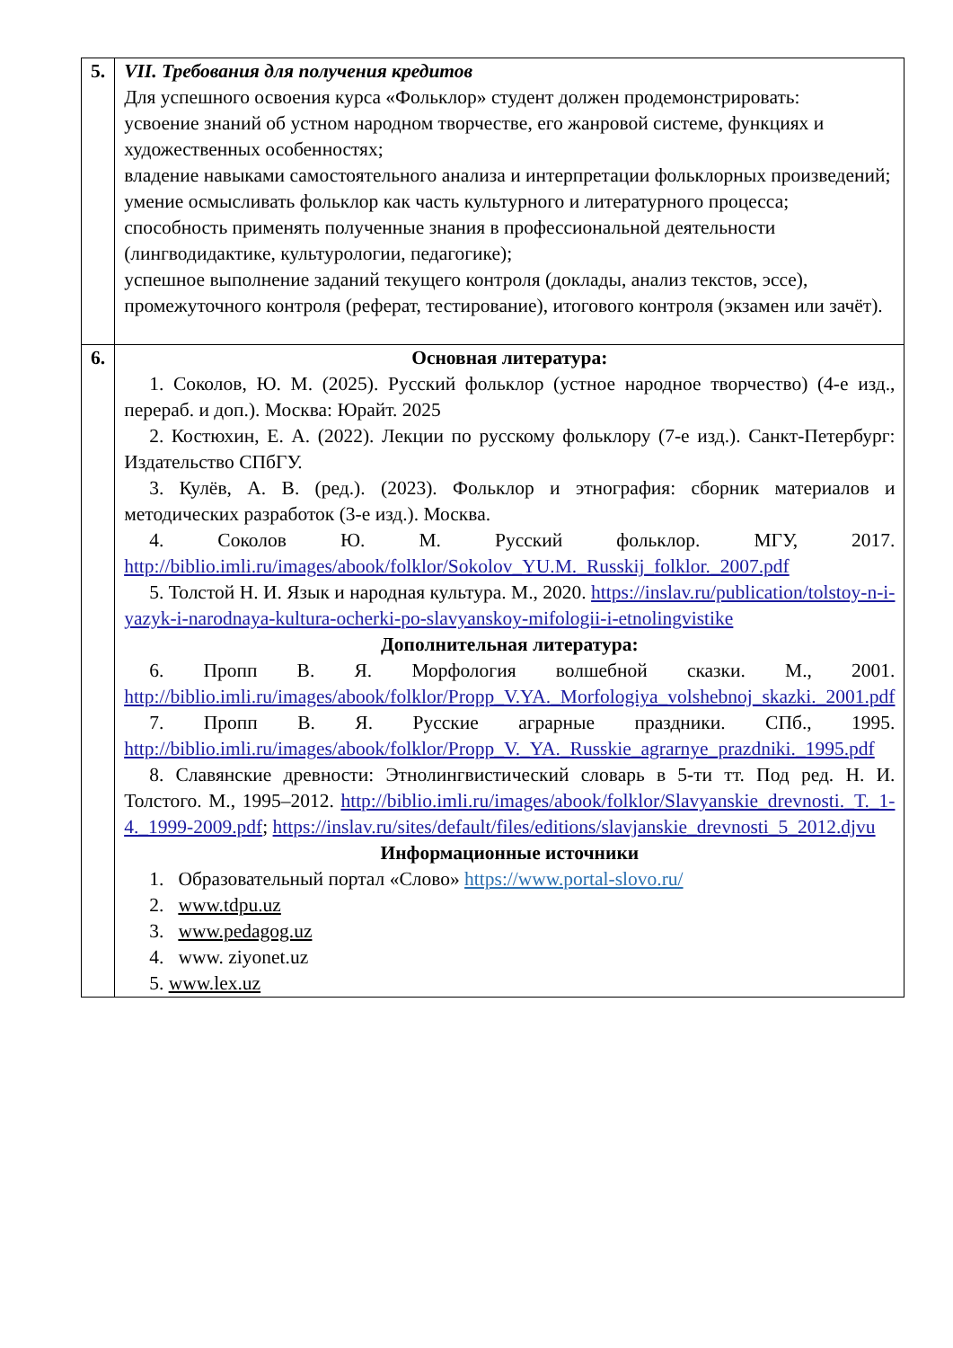| 5. | VII. Требования для получения кредитов Для успешного освоения курса «Фольклор» студент должен продемонстрировать: усвоение знаний об устном народном творчестве, его жанровой системе, функциях и художественных особенностях; владение навыками самостоятельного анализа и интерпретации фольклорных произведений; умение осмысливать фольклор как часть культурного и литературного процесса; способность применять полученные знания в профессиональной деятельности (лингводидактике, культурологии, педагогике); успешное выполнение заданий текущего контроля (доклады, анализ текстов, эссе), промежуточного контроля (реферат, тестирование), итогового контроля (экзамен или зачёт). |
| 6. | Основная литература: 1. Соколов, Ю. М. (2025). Русский фольклор (устное народное творчество) (4-е изд., перераб. и доп.). Москва: Юрайт. 2025 2. Костюхин, Е. А. (2022). Лекции по русскому фольклору (7-е изд.). Санкт-Петербург: Издательство СПбГУ. 3. Кулёв, А. В. (ред.). (2023). Фольклор и этнография: сборник материалов и методических разработок (3-е изд.). Москва. 4. Соколов Ю. М. Русский фольклор. МГУ, 2017. http://biblio.imli.ru/images/abook/folklor/Sokolov_YU.M._Russkij_folklor._2007.pdf 5. Толстой Н. И. Язык и народная культура. М., 2020. https://inslav.ru/publication/tolstoy-n-i-yazyk-i-narodnaya-kultura-ocherki-po-slavyanskoy-mifologii-i-etnolingvistike Дополнительная литература: 6. Пропп В. Я. Морфология волшебной сказки. М., 2001. http://biblio.imli.ru/images/abook/folklor/Propp_V.YA._Morfologiya_volshebnoj_skazki._2001.pdf 7. Пропп В. Я. Русские аграрные праздники. СПб., 1995. http://biblio.imli.ru/images/abook/folklor/Propp_V._YA._Russkie_agrarnye_prazdniki._1995.pdf 8. Славянские древности: Этнолингвистический словарь в 5-ти тт. Под ред. Н. И. Толстого. М., 1995–2012. http://biblio.imli.ru/images/abook/folklor/Slavyanskie_drevnosti._T._1-4._1999-2009.pdf ; https://inslav.ru/sites/default/files/editions/slavjanskie_drevnosti_5_2012.djvu Информационные источники 1. Образовательный портал «Слово» https://www.portal-slovo.ru/ 2. www.tdpu.uz 3. www.pedagog.uz 4. www. ziyonet.uz 5. www.lex.uz |